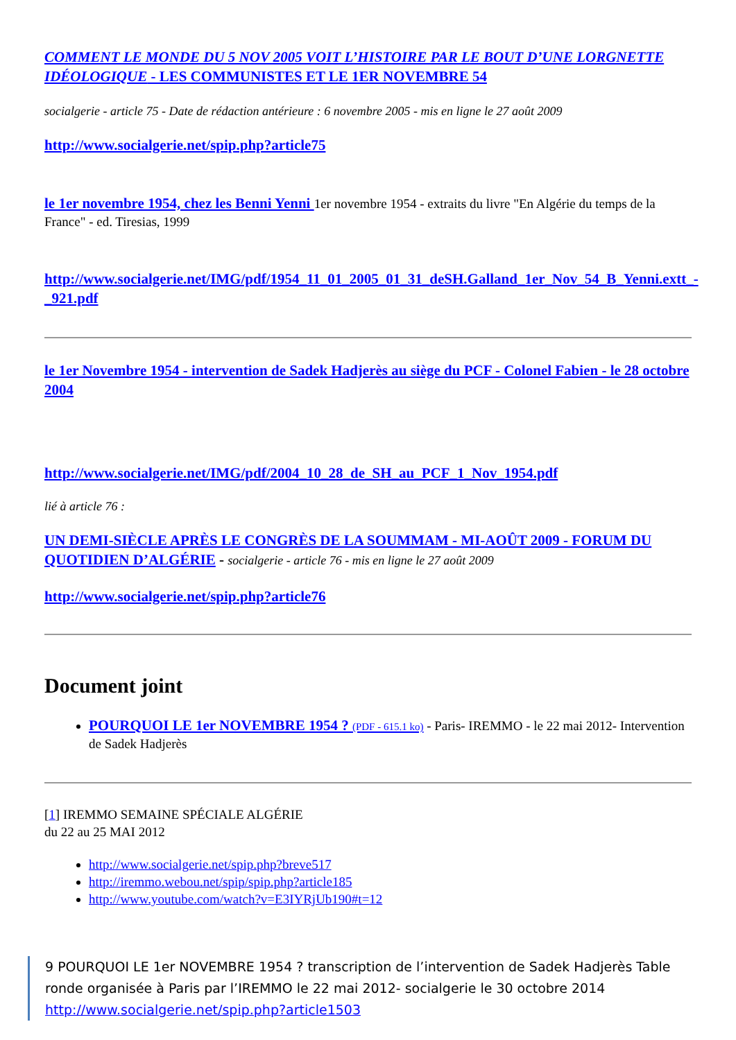COMMENT LE MONDE DU 5 NOV 2005 VOIT L’HISTOIRE PAR LE BOUT D’UNE LORGNETTE IDÉOLOGIQUE - LES COMMUNISTES ET LE 1ER NOVEMBRE 54
socialgerie - article 75 - Date de rédaction antérieure : 6 novembre 2005 - mis en ligne le 27 août 2009
http://www.socialgerie.net/spip.php?article75
le 1er novembre 1954, chez les Benni Yenni 1er novembre 1954 - extraits du livre "En Algérie du temps de la France" - ed. Tiresias, 1999
http://www.socialgerie.net/IMG/pdf/1954_11_01_2005_01_31_deSH.Galland_1er_Nov_54_B_Yenni.extt_-_921.pdf
le 1er Novembre 1954 - intervention de Sadek Hadjerès au siège du PCF - Colonel Fabien - le 28 octobre 2004
http://www.socialgerie.net/IMG/pdf/2004_10_28_de_SH_au_PCF_1_Nov_1954.pdf
lié à article 76 :
UN DEMI-SIÈCLE APRÈS LE CONGRÈS DE LA SOUMMAM - MI-AOÛT 2009 - FORUM DU QUOTIDIEN D’ALGÉRIE - socialgerie - article 76 - mis en ligne le 27 août 2009
http://www.socialgerie.net/spip.php?article76
Document joint
POURQUOI LE 1er NOVEMBRE 1954 ? (PDF - 615.1 ko) - Paris- IREMMO - le 22 mai 2012- Intervention de Sadek Hadjerès
[1] IREMMO SEMAINE SPÉCIALE ALGÉRIE
du 22 au 25 MAI 2012
http://www.socialgerie.net/spip.php?breve517
http://iremmo.webou.net/spip/spip.php?article185
http://www.youtube.com/watch?v=E3IYRjUb190#t=12
9 POURQUOI LE 1er NOVEMBRE 1954 ? transcription de l’intervention de Sadek Hadjerès Table ronde organisée à Paris par l’IREMMO le 22 mai 2012- socialgerie le 30 octobre 2014
http://www.socialgerie.net/spip.php?article1503